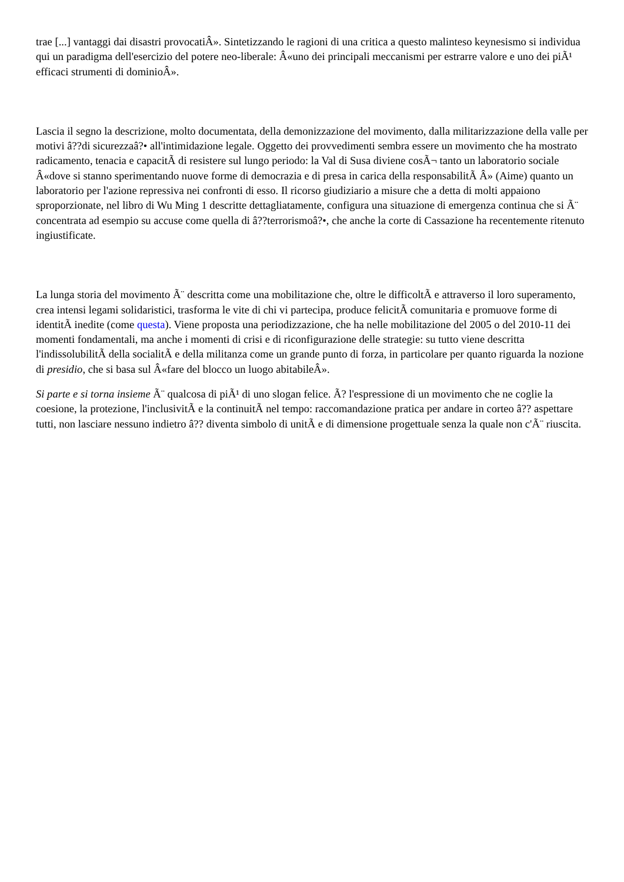trae [...] vantaggi dai disastri provocatiÂ». Sintetizzando le ragioni di una critica a questo malinteso keynesismo si individua qui un paradigma dell'esercizio del potere neo-liberale: Â«uno dei principali meccanismi per estrarre valore e uno dei piÃ¹ efficaci strumenti di dominioÂ».
Lascia il segno la descrizione, molto documentata, della demonizzazione del movimento, dalla militarizzazione della valle per motivi â??di sicurezzaâ?• all'intimidazione legale. Oggetto dei provvedimenti sembra essere un movimento che ha mostrato radicamento, tenacia e capacitÃ di resistere sul lungo periodo: la Val di Susa diviene cosÃ¬ tanto un laboratorio sociale Â«dove si stanno sperimentando nuove forme di democrazia e di presa in carica della responsabilitÃ Â» (Aime) quanto un laboratorio per l'azione repressiva nei confronti di esso. Il ricorso giudiziario a misure che a detta di molti appaiono sproporzionate, nel libro di Wu Ming 1 descritte dettagliatamente, configura una situazione di emergenza continua che si Ã¨ concentrata ad esempio su accuse come quella di â??terrorismoâ?•, che anche la corte di Cassazione ha recentemente ritenuto ingiustificate.
La lunga storia del movimento Ã¨ descritta come una mobilitazione che, oltre le difficoltÃ e attraverso il loro superamento, crea intensi legami solidaristici, trasforma le vite di chi vi partecipa, produce felicitÃ comunitaria e promuove forme di identitÃ inedite (come questa). Viene proposta una periodizzazione, che ha nelle mobilitazione del 2005 o del 2010-11 dei momenti fondamentali, ma anche i momenti di crisi e di riconfigurazione delle strategie: su tutto viene descritta l'indissolubilitÃ della socialitÃ e della militanza come un grande punto di forza, in particolare per quanto riguarda la nozione di presidio, che si basa sul Â«fare del blocco un luogo abitabileÂ».
Si parte e si torna insieme Ã¨ qualcosa di piÃ¹ di uno slogan felice. Ã? l'espressione di un movimento che ne coglie la coesione, la protezione, l'inclusivitÃ e la continuitÃ nel tempo: raccomandazione pratica per andare in corteo â?? aspettare tutti, non lasciare nessuno indietro â?? diventa simbolo di unitÃ e di dimensione progettuale senza la quale non c'Ã¨ riuscita.